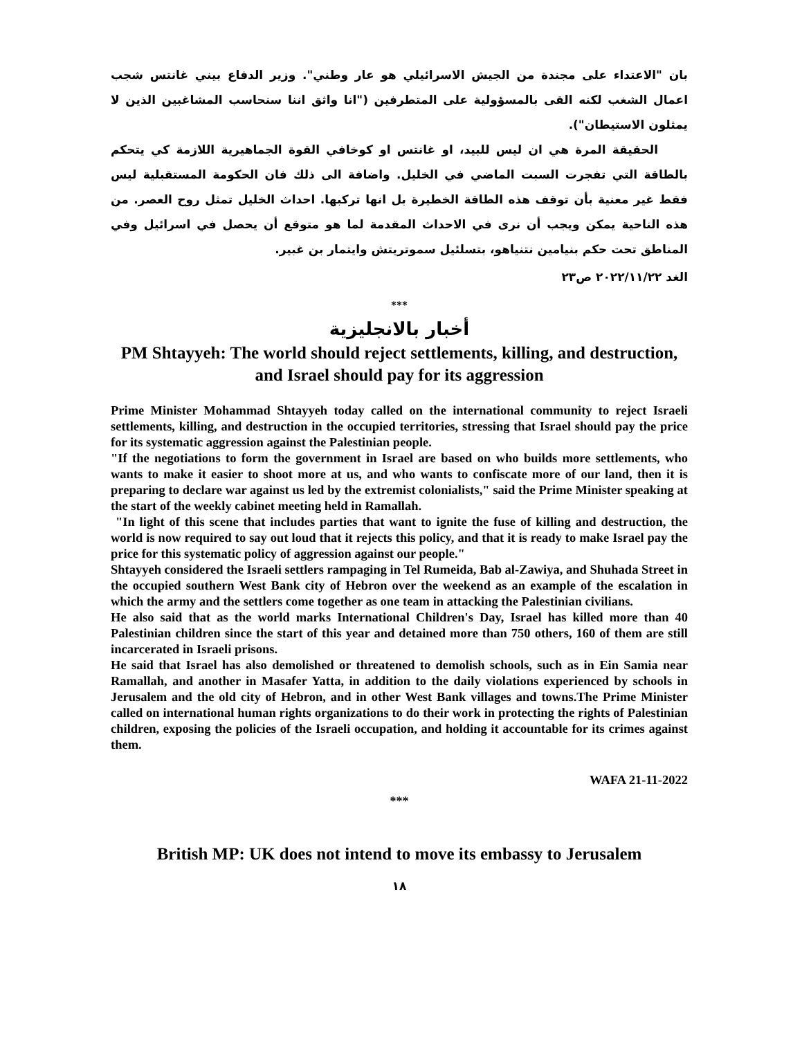بان "الاعتداء على مجندة من الجيش الاسرائيلي هو عار وطني". وزير الدفاع بيني غانتس شجب اعمال الشغب لكنه القى بالمسؤولية على المتطرفين ("انا واثق اننا سنحاسب المشاغبين الذين لا يمثلون الاستيطان").
الحقيقة المرة هي ان ليس للبيد، او غانتس او كوخافي القوة الجماهيرية اللازمة كي يتحكم بالطاقة التي تفجرت السبت الماضي في الخليل. واضافة الى ذلك فان الحكومة المستقبلية ليس فقط غير معنية بأن توقف هذه الطاقة الخطيرة بل انها تركبها. احداث الخليل تمثل روح العصر. من هذه الناحية يمكن ويجب أن نرى في الاحداث المقدمة لما هو متوقع أن يحصل في اسرائيل وفي المناطق تحت حكم بنيامين نتنياهو، بتسلئيل سموتريتش وايتمار بن غبير.
الغد ٢٠٢٢/١١/٢٢ ص٢٣
***
أخبار بالانجليزية
PM Shtayyeh: The world should reject settlements, killing, and destruction, and Israel should pay for its aggression
Prime Minister Mohammad Shtayyeh today called on the international community to reject Israeli settlements, killing, and destruction in the occupied territories, stressing that Israel should pay the price for its systematic aggression against the Palestinian people.
"If the negotiations to form the government in Israel are based on who builds more settlements, who wants to make it easier to shoot more at us, and who wants to confiscate more of our land, then it is preparing to declare war against us led by the extremist colonialists," said the Prime Minister speaking at the start of the weekly cabinet meeting held in Ramallah.
"In light of this scene that includes parties that want to ignite the fuse of killing and destruction, the world is now required to say out loud that it rejects this policy, and that it is ready to make Israel pay the price for this systematic policy of aggression against our people."
Shtayyeh considered the Israeli settlers rampaging in Tel Rumeida, Bab al-Zawiya, and Shuhada Street in the occupied southern West Bank city of Hebron over the weekend as an example of the escalation in which the army and the settlers come together as one team in attacking the Palestinian civilians.
He also said that as the world marks International Children's Day, Israel has killed more than 40 Palestinian children since the start of this year and detained more than 750 others, 160 of them are still incarcerated in Israeli prisons.
He said that Israel has also demolished or threatened to demolish schools, such as in Ein Samia near Ramallah, and another in Masafer Yatta, in addition to the daily violations experienced by schools in Jerusalem and the old city of Hebron, and in other West Bank villages and towns.The Prime Minister called on international human rights organizations to do their work in protecting the rights of Palestinian children, exposing the policies of the Israeli occupation, and holding it accountable for its crimes against them.
WAFA 21-11-2022
***
British MP: UK does not intend to move its embassy to Jerusalem
١٨